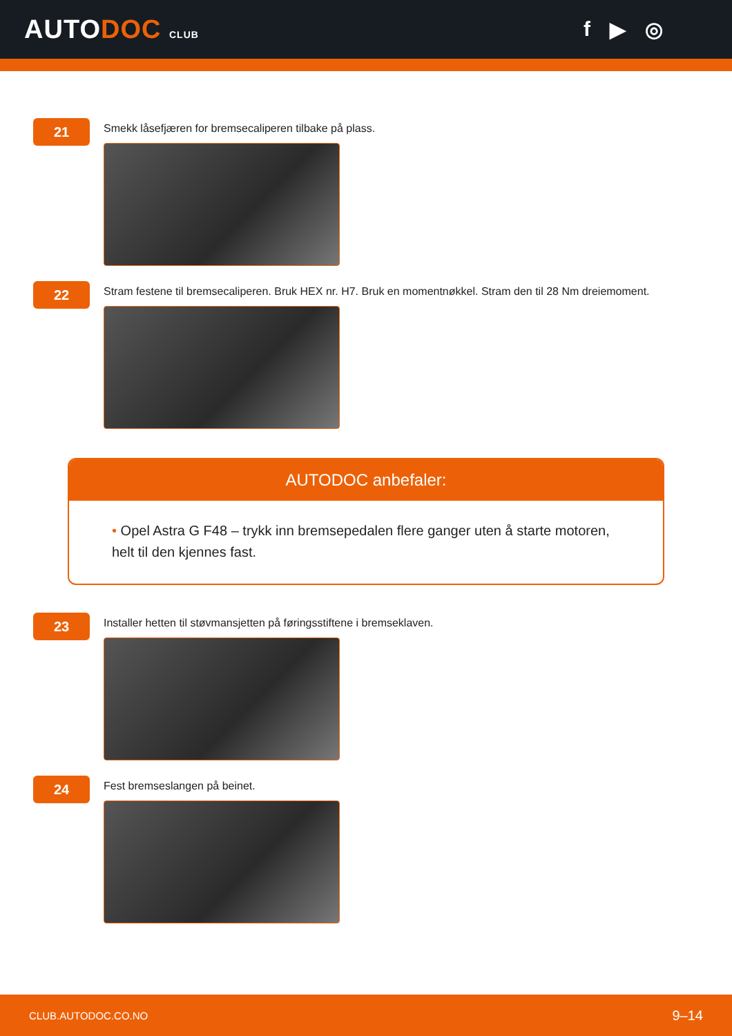AUTODOC CLUB
f ▶ ◎
21
Smekk låsefjæren for bremsecaliperen tilbake på plass.
22
Stram festene til bremsecaliperen. Bruk HEX nr. H7. Bruk en momentnøkkel. Stram den til 28 Nm dreiemoment.
AUTODOC anbefaler:
• Opel Astra G F48 – trykk inn bremsepedalen flere ganger uten å starte motoren, helt til den kjennes fast.
23
Installer hetten til støvmansjetten på føringsstiftene i bremseklaven.
24
Fest bremseslangen på beinet.
CLUB.AUTODOC.CO.NO 9–14